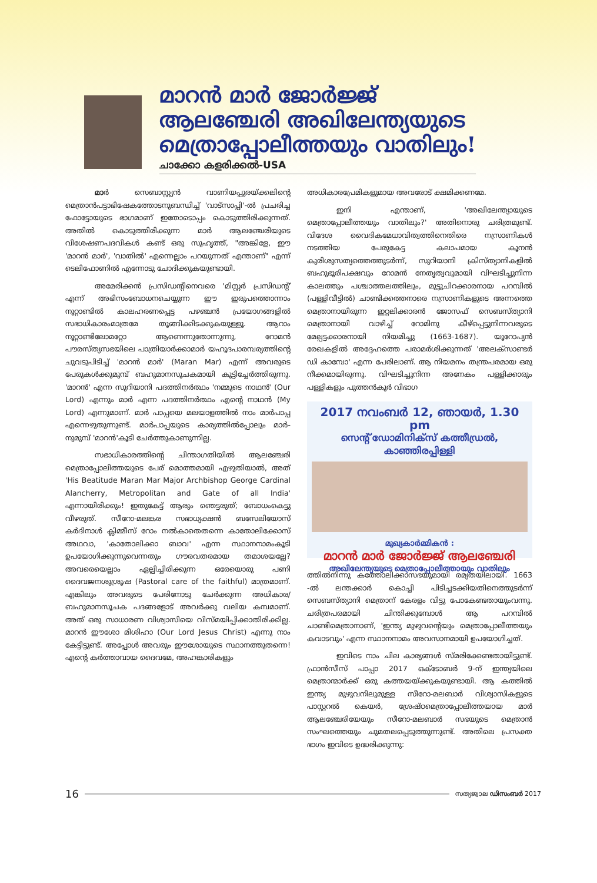മാറൻ മാർ ജോർജ്ജ്
ആലഞ്ചേരി അഖിലേന്ത്യയുടെ
മെത്രാപ്പോലീത്തയും വാതിലും!
ചാക്കോ കളരിക്കൽ-USA
മാർ സെബാസ്റ്റ്യൻ വാണിയപ്പുരയ്ക്കലിന്റെ മെത്രാൻപട്ടാഭിഷേകത്തോടനുബന്ധിച്ച് 'വാട്സാപ്പി'-ൽ പ്രചരിച്ച ഫോട്ടോയുടെ ഭാഗമാണ് ഇതോടൊപ്പം കൊടുത്തിരിക്കുന്നത്. അതിൽ കൊടുത്തിരിക്കുന്ന മാർ ആലഞ്ചേരിയുടെ വിശേഷണപദവികൾ കണ്ട് ഒരു സുഹൃത്ത്, "അങ്കിളേ, ഈ 'മാറൻ മാർ', 'വാതിൽ' എന്നെല്ലാം പറയുന്നത് എന്താണ്" എന്ന് ടെലിഫോണിൽ എന്നോടു ചോദിക്കുകയുണ്ടായി.
അമേരിക്കൻ പ്രസിഡന്റിനെവരെ 'മിസ്റ്റർ പ്രസിഡന്റ്' എന്ന് അഭിസംബോധനചെയ്യുന്ന ഈ ഇരുപത്തൊന്നാം നൂറ്റാണ്ടിൽ കാലഹരണപ്പെട്ട പഴഞ്ചൻ പ്രയോഗങ്ങളിൽ സഭാധികാരംമാത്രമേ തൂങ്ങിക്കിടക്കുകയുള്ളൂ. ആറാം നൂറ്റാണ്ടിലോമറ്റോ ആണെന്നുതോന്നുന്നു, റോമൻ പൗരസ്ത്യസഭയിലെ പാത്രിയാർക്കാമാർ യഹൂദപാരമ്പര്യത്തിന്റെ ചുവടുപിടിച്ച് 'മാറൻ മാർ' (Maran Mar) എന്ന് അവരുടെ പേരുകൾക്കുമുമ്പ് ബഹുമാനസൂചകമായി കൂട്ടിച്ചേർത്തിരുന്നു. 'മാറൻ' എന്ന സുറിയാനി പദത്തിനർത്ഥം 'നമ്മുടെ നാഥൻ' (Our Lord) എന്നും മാർ എന്ന പദത്തിനർത്ഥം എന്റെ നാഥൻ (My Lord) എന്നുമാണ്. മാർ പാപ്പയെ മലയാളത്തിൽ നാം മാർപാപ്പ എന്നെഴുതുന്നുണ്ട്. മാർപാപ്പയുടെ കാര്യത്തിൽപ്പോലും മാർ-നുമുമ്പ് 'മാറൻ'കൂടി ചേർത്തുകാണുന്നില്ല.
സഭാധികാരത്തിന്റെ ചിന്താഗതിയിൽ ആലഞ്ചേരി മെത്രാപ്പോലിത്തയുടെ പേര് മൊത്തമായി എഴുതിയാൽ, അത് 'His Beatitude Maran Mar Major Archbishop George Cardinal Alancherry, Metropolitan and Gate of all India' എന്നായിരിക്കും! ഇതുകേട്ട് ആരും ഞെട്ടരുത്; ബോധംകെട്ടു വീഴരുത്. സീറോ-മലങ്കര സഭാധ്യക്ഷൻ ബസേലിയോസ് കർദിനാൾ ക്ലിമ്മീസ് റോം നൽകാതെതന്നെ കാതോലിക്കോസ് അഥവാ, 'കാതോലിക്കാ ബാവ' എന്ന സ്ഥാനനാമംകൂടി ഉപയോഗിക്കുന്നുവെന്നതും ഗൗരവതരമായ തമാശയല്ലേ? അവരെയെല്ലാം ഏല്പിച്ചിരിക്കുന്ന ഒരേയൊരു പണി ദൈവജനശുശ്രൂഷ (Pastoral care of the faithful) മാത്രമാണ്. എങ്കിലും അവരുടെ പേരിനോടു ചേർക്കുന്ന അധികാര/ബഹുമാനസൂചക പദങ്ങളോട് അവർക്കു വലിയ കമ്പമാണ്. അത് ഒരു സാധാരണ വിശ്വാസിയെ വിസ്മയിപ്പിക്കാതിരിക്കില്ല. മാറൻ ഈശോ മിശിഹാ (Our Lord Jesus Christ) എന്നു നാം കേട്ടിട്ടുണ്ട്. അപ്പോൾ അവരും ഈശോയുടെ സ്ഥാനത്തുതന്നെ! എന്റെ കർത്താവായ ദൈവമേ, അഹങ്കാരികളും
അധികാരപ്രേമികളുമായ അവരോട് ക്ഷമിക്കണമേ.
ഇനി എന്താണ്, 'അഖിലേന്ത്യായുടെ മെത്രാപ്പോലീത്തയും വാതിലും?' അതിനൊരു ചരിത്രമുണ്ട്. വിദേശ വൈദികമേധാവിത്വത്തിനെതിരെ നസ്രാണികൾ നടത്തിയ പേരുകേട്ട കലാപമായ കൂനൻ കുരിശുസത്യത്തെത്തുടർന്ന്, സുറിയാനി ക്രിസ്ത്യാനികളിൽ ബഹുഭൂരിപക്ഷവും റോമൻ നേതൃത്വവുമായി വിഘടിച്ചുനിന്ന കാലത്തും പശ്ചാത്തലത്തിലും, മുട്ടുചിറക്കാരനായ പറമ്പിൽ (പള്ളിവീട്ടിൽ) ചാണ്ടിക്കത്തനാരെ നസ്രാണികളുടെ അന്നത്തെ മെത്രാനായിരുന്ന ഇറ്റലിക്കാരൻ ജോസഫ് സെബസ്ത്യാനി മെത്രാനായി വാഴിച്ച് റോമിനു കീഴ്പ്പെട്ടുനിന്നവരുടെ മേല്പട്ടക്കാരനായി നിയമിച്ചു (1663-1687). യൂറോപ്യൻ രേഖകളിൽ അദ്ദേഹത്തെ പരാമർശിക്കുന്നത് 'അലക്സാണ്ടർ ഡി കാമ്പോ' എന്ന പേരിലാണ്. ആ നിയമനം തന്ത്രപരമായ ഒരു നീക്കമായിരുന്നു. വിഘടിച്ചുനിന്ന അനേകം പള്ളിക്കാരും പള്ളികളും പുത്തൻകൂർ വിഭാഗ
2017 നവംബർ 12, ഞായർ, 1.30 pm
സെന്റ് ഡോമിനിക്സ് കത്തീഡ്രൽ, കാഞ്ഞിരപ്പിള്ളി
മുഖ്യകാർമ്മികൻ :
മാറൻ മാർ ജോർജ്ജ് ആലഞ്ചേരി
അഖിലേന്ത്യയുടെ മെത്രാപ്പോലീത്തായും വാതിലും
ത്തിൽനിന്നു കത്തോലിക്കാസഭയുമായി രമ്യതയിലായി. 1663 -ൽ ലന്തക്കാർ കൊച്ചി പിടിച്ചടക്കിയതിനെത്തുടർന്ന് സെബസ്ത്യാനി മെത്രാന് കേരളം വിട്ടു പോകേണ്ടതായുംവന്നു. ചരിത്രപരമായി ചിന്തിക്കുമ്പോൾ ആ പറമ്പിൽ ചാണ്ടിമെത്രാനാണ്, 'ഇന്ത്യ മുഴുവന്റെയും മെത്രാപ്പോലീത്തയും കവാടവും' എന്ന സ്ഥാനനാമം അവസാനമായി ഉപയോഗിച്ചത്.
ഇവിടെ നാം ചില കാര്യങ്ങൾ സ്മരിക്കേണ്ടതായിട്ടുണ്ട്. ഫ്രാൻസീസ് പാപ്പാ 2017 ഒക്ടോബർ 9-ന് ഇന്ത്യയിലെ മെത്രാന്മാർക്ക് ഒരു കത്തയയ്ക്കുകയുണ്ടായി. ആ കത്തിൽ ഇന്ത്യ മുഴുവനിലുമുള്ള സീറോ-മലബാർ വിശ്വാസികളുടെ പാസ്റ്ററൽ കെയർ, ശ്രേഷ്ഠമെത്രാപ്പോലീത്തയായ മാർ ആലഞ്ചേരിയേയും സീറോ-മലബാർ സഭയുടെ മെത്രാൻ സംഘത്തെയും ചുമതലപ്പെടുത്തുന്നുണ്ട്. അതിലെ പ്രസക്ത ഭാഗം ഇവിടെ ഉദ്ധരിക്കുന്നു:
16 സത്യജ്വാല ഡിസംബർ 2017